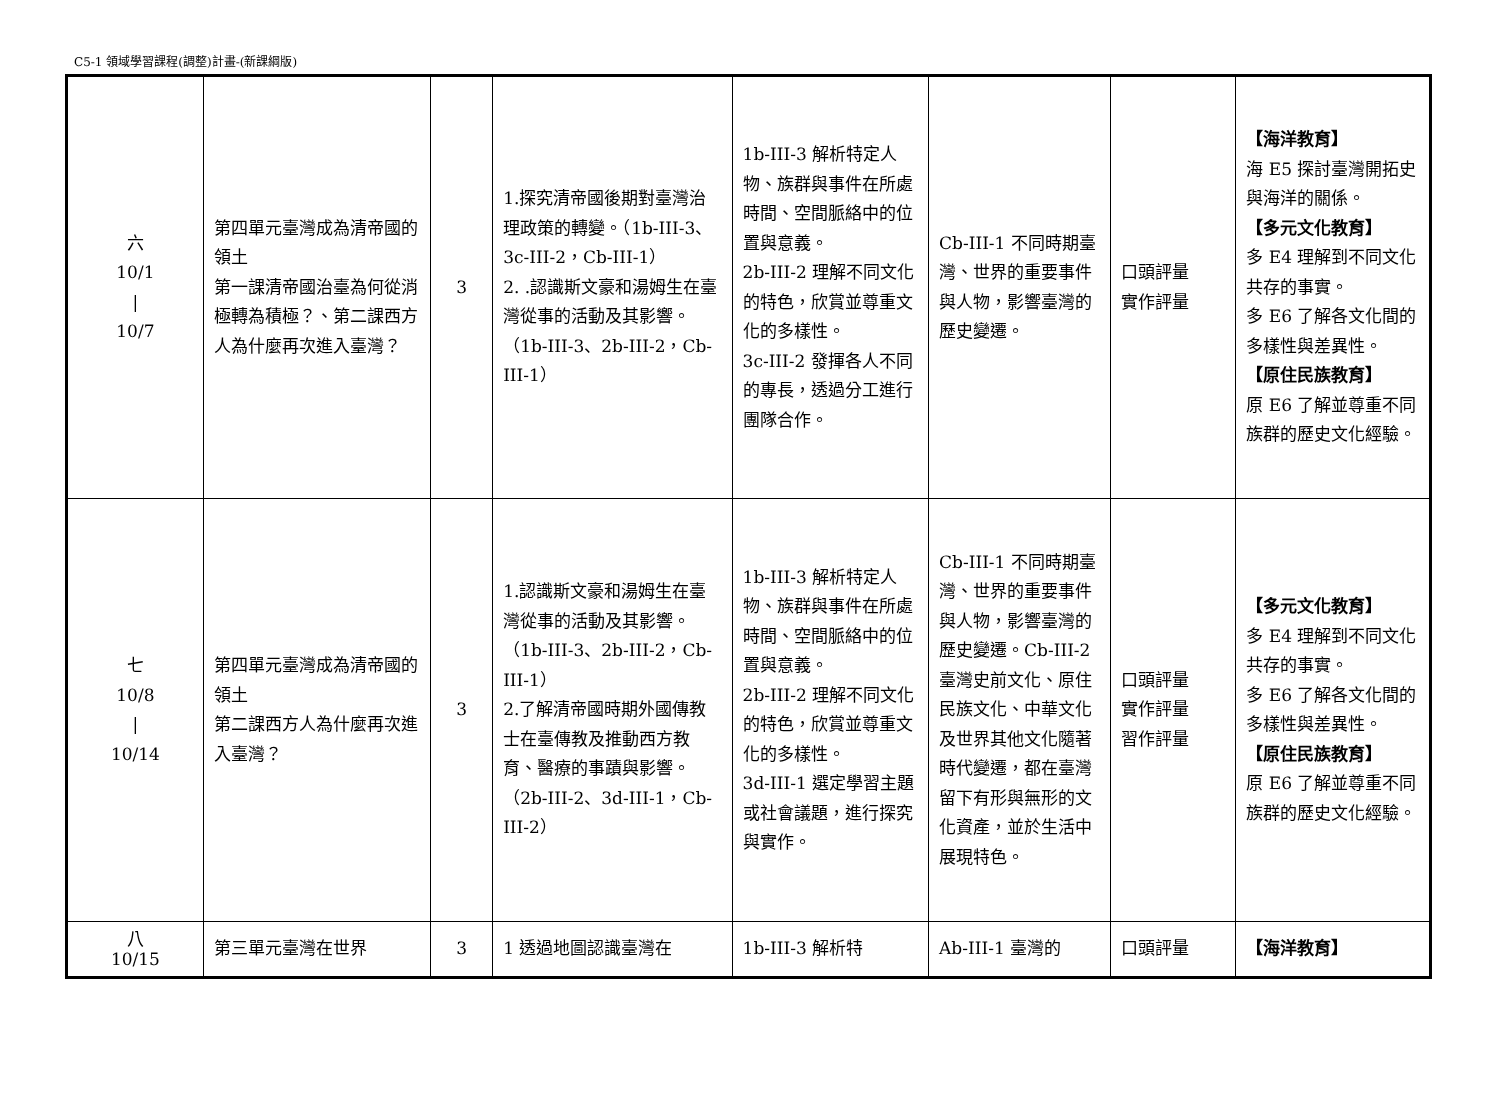C5-1 領域學習課程(調整)計畫-(新課綱版)
| 六 10/1 / 10/7 | 第四單元臺灣成為清帝國的領土 第一課清帝國治臺為何從消極轉為積極？、第二課西方人為什麼再次進入臺灣？ | 3 | 1.探究清帝國後期對臺灣治理政策的轉變。（1b-III-3、3c-III-2，Cb-III-1） 2. .認識斯文豪和湯姆生在臺灣從事的活動及其影響。（1b-III-3、2b-III-2，Cb-III-1） | 1b-III-3 解析特定人物、族群與事件在所處時間、空間脈絡中的位置與意義。 2b-III-2 理解不同文化的特色，欣賞並尊重文化的多樣性。 3c-III-2 發揮各人不同的專長，透過分工進行團隊合作。 | Cb-III-1 不同時期臺灣、世界的重要事件與人物，影響臺灣的歷史變遷。 | 口頭評量 實作評量 | 【海洋教育】 海 E5 探討臺灣開拓史與海洋的關係。 【多元文化教育】 多 E4 理解到不同文化共存的事實。 多 E6 了解各文化間的多樣性與差異性。 【原住民族教育】 原 E6 了解並尊重不同族群的歷史文化經驗。 |
| 七 10/8 / 10/14 | 第四單元臺灣成為清帝國的領土 第二課西方人為什麼再次進入臺灣？ | 3 | 1.認識斯文豪和湯姆生在臺灣從事的活動及其影響。（1b-III-3、2b-III-2，Cb-III-1） 2.了解清帝國時期外國傳教士在臺傳教及推動西方教育、醫療的事蹟與影響。（2b-III-2、3d-III-1，Cb-III-2） | 1b-III-3 解析特定人物、族群與事件在所處時間、空間脈絡中的位置與意義。 2b-III-2 理解不同文化的特色，欣賞並尊重文化的多樣性。 3d-III-1 選定學習主題或社會議題，進行探究與實作。 | Cb-III-1 不同時期臺灣、世界的重要事件與人物，影響臺灣的歷史變遷。Cb-III-2 臺灣史前文化、原住民族文化、中華文化及世界其他文化隨著時代變遷，都在臺灣留下有形與無形的文化資產，並於生活中展現特色。 | 口頭評量 實作評量 習作評量 | 【多元文化教育】 多 E4 理解到不同文化共存的事實。 多 E6 了解各文化間的多樣性與差異性。 【原住民族教育】 原 E6 了解並尊重不同族群的歷史文化經驗。 |
| 八 10/15 | 第三單元臺灣在世界 | 3 | 1 透過地圖認識臺灣在 | 1b-III-3 解析特 | Ab-III-1 臺灣的 | 口頭評量 | 【海洋教育】 |